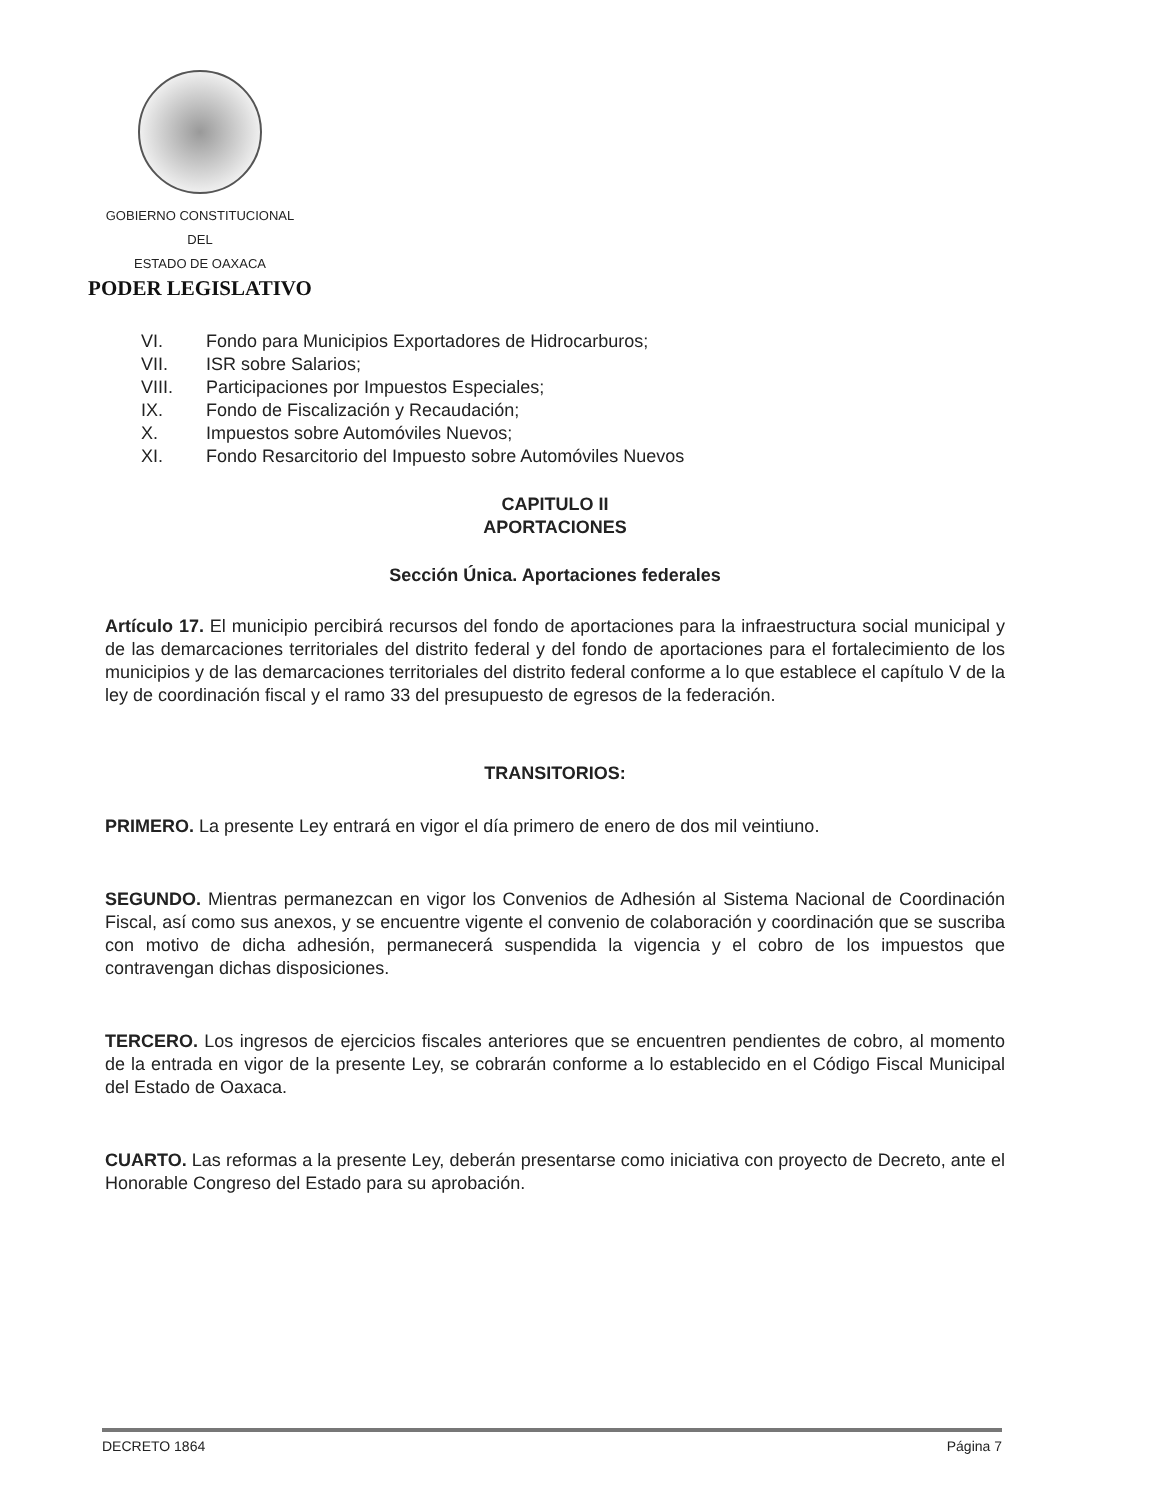GOBIERNO CONSTITUCIONAL
DEL
ESTADO DE OAXACA
PODER LEGISLATIVO
VI. Fondo para Municipios Exportadores de Hidrocarburos;
VII. ISR sobre Salarios;
VIII. Participaciones por Impuestos Especiales;
IX. Fondo de Fiscalización y Recaudación;
X. Impuestos sobre Automóviles Nuevos;
XI. Fondo Resarcitorio del Impuesto sobre Automóviles Nuevos
CAPITULO II
APORTACIONES
Sección Única. Aportaciones federales
Artículo 17. El municipio percibirá recursos del fondo de aportaciones para la infraestructura social municipal y de las demarcaciones territoriales del distrito federal y del fondo de aportaciones para el fortalecimiento de los municipios y de las demarcaciones territoriales del distrito federal conforme a lo que establece el capítulo V de la ley de coordinación fiscal y el ramo 33 del presupuesto de egresos de la federación.
TRANSITORIOS:
PRIMERO. La presente Ley entrará en vigor el día primero de enero de dos mil veintiuno.
SEGUNDO. Mientras permanezcan en vigor los Convenios de Adhesión al Sistema Nacional de Coordinación Fiscal, así como sus anexos, y se encuentre vigente el convenio de colaboración y coordinación que se suscriba con motivo de dicha adhesión, permanecerá suspendida la vigencia y el cobro de los impuestos que contravengan dichas disposiciones.
TERCERO. Los ingresos de ejercicios fiscales anteriores que se encuentren pendientes de cobro, al momento de la entrada en vigor de la presente Ley, se cobrarán conforme a lo establecido en el Código Fiscal Municipal del Estado de Oaxaca.
CUARTO. Las reformas a la presente Ley, deberán presentarse como iniciativa con proyecto de Decreto, ante el Honorable Congreso del Estado para su aprobación.
DECRETO 1864 Página 7